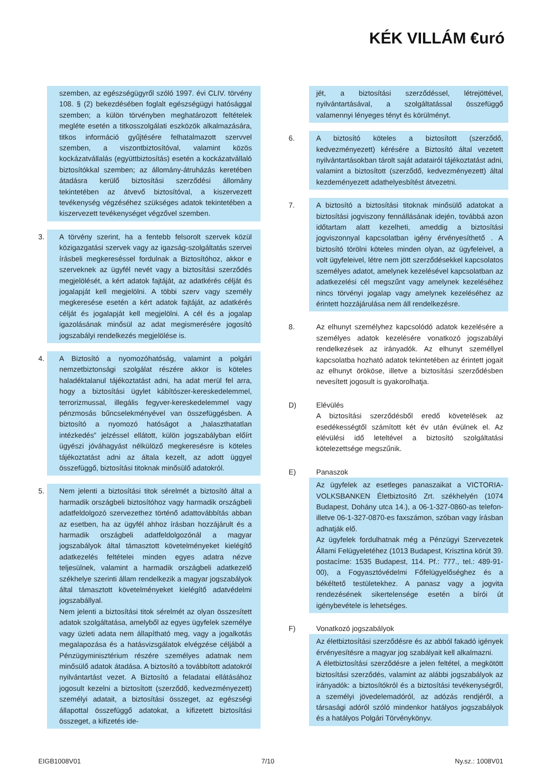KÉK VILLÁM €uró
szemben, az egészségügyről szóló 1997. évi CLIV. törvény 108. § (2) bekezdésében foglalt egészségügyi hatósággal szemben; a külön törvényben meghatározott feltételek megléte esetén a titkosszolgálati eszközök alkalmazására, titkos információ gyűjtésére felhatalmazott szervvel szemben, a viszontbiztosítóval, valamint közös kockázatvállalás (együttbiztosítás) esetén a kockázatvállaló biztosítókkal szemben; az állomány-átruházás keretében átadásra kerülő biztosítási szerződési állomány tekintetében az átvevő biztosítóval, a kiszervezett tevékenység végzéséhez szükséges adatok tekintetében a kiszervezett tevékenységet végzővel szemben.
3.
A törvény szerint, ha a fentebb felsorolt szervek közül közigazgatási szervek vagy az igazság-szolgáltatás szervei írásbeli megkereséssel fordulnak a Biztosítóhoz, akkor e szerveknek az ügyfél nevét vagy a biztosítási szerződés megjelölését, a kért adatok fajtáját, az adatkérés célját és jogalapját kell megjelölni. A többi szerv vagy személy megkeresése esetén a kért adatok fajtáját, az adatkérés célját és jogalapját kell megjelölni. A cél és a jogalap igazolásának minősül az adat megismerésére jogosító jogszabályi rendelkezés megjelölése is.
4.
A Biztosító a nyomozóhatóság, valamint a polgári nemzetbiztonsági szolgálat részére akkor is köteles haladéktalanul tájékoztatást adni, ha adat merül fel arra, hogy a biztosítási ügylet kábítószer-kereskedelemmel, terrorizmussal, illegális fegyver-kereskedelemmel vagy pénzmosás bűncselekményével van összefüggésben. A biztosító a nyomozó hatóságot a „halaszthatatlan intézkedés” jelzéssel ellátott, külön jogszabályban előírt ügyészi jóváhagyást nélkülöző megkeresésre is köteles tájékoztatást adni az általa kezelt, az adott üggyel összefüggő, biztosítási titoknak minősülő adatokról.
5.
Nem jelenti a biztosítási titok sérelmét a biztosító által a harmadik országbeli biztosítóhoz vagy harmadik országbeli adatfeldolgozó szervezethez történő adattovábbítás abban az esetben, ha az ügyfél ahhoz írásban hozzájárult és a harmadik országbeli adatfeldolgozónál a magyar jogszabályok által támasztott követelményeket kielégítő adatkezelés feltételei minden egyes adatra nézve teljesülnek, valamint a harmadik országbeli adatkezelő székhelye szerinti állam rendelkezik a magyar jogszabályok által támasztott követelményeket kielégítő adatvédelmi jogszabállyal.
Nem jelenti a biztosítási titok sérelmét az olyan összesített adatok szolgáltatása, amelyből az egyes ügyfelek személye vagy üzleti adata nem állapítható meg, vagy a jogalkotás megalapozása és a hatásvizsgálatok elvégzése céljából a Pénzügyminisztérium részére személyes adatnak nem minősülő adatok átadása. A biztosító a továbbított adatokról nyilvántartást vezet. A Biztosító a feladatai ellátásához jogosult kezelni a biztosított (szerződő, kedvezményezett) személyi adatait, a biztosítási összeget, az egészségi állapottal összefüggő adatokat, a kifizetett biztosítási összeget, a kifizetés ide-
jét, a biztosítási szerződéssel, létrejöttével, nyilvántartásával, a szolgáltatással összefüggő valamennyi lényeges tényt és körülményt.
6. A biztosító köteles a biztosított (szerződő, kedvezményezett) kérésére a Biztosító által vezetett nyilvántartásokban tárolt saját adatairól tájékoztatást adni, valamint a biztosított (szerződő, kedvezményezett) által kezdeményezett adathelyesbítést átvezetni.
7. A biztosító a biztosítási titoknak minősülő adatokat a biztosítási jogviszony fennállásának idején, továbbá azon időtartam alatt kezelheti, ameddig a biztosítási jogviszonnyal kapcsolatban igény érvényesíthető . A biztosító törölni köteles minden olyan, az ügyfeleivel, a volt ügyfeleivel, létre nem jött szerződésekkel kapcsolatos személyes adatot, amelynek kezelésével kapcsolatban az adatkezelési cél megszűnt vagy amelynek kezeléséhez nincs törvényi jogalap vagy amelynek kezeléséhez az érintett hozzájárulása nem áll rendelkezésre.
8. Az elhunyt személyhez kapcsolódó adatok kezelésére a személyes adatok kezelésére vonatkozó jogszabályi rendelkezések az irányadók. Az elhunyt személlyel kapcsolatba hozható adatok tekintetében az érintett jogait az elhunyt örököse, illetve a biztosítási szerződésben nevesített jogosult is gyakorolhatja.
D) Elévülés
A biztosítási szerződésből eredő követelések az esedékességtől számított két év után évülnek el. Az elévülési idő leteltével a biztosító szolgáltatási kötelezettsége megszűnik.
E) Panaszok
Az ügyfelek az esetleges panaszaikat a VICTORIA-VOLKSBANKEN Életbiztosító Zrt. székhelyén (1074 Budapest, Dohány utca 14.), a 06-1-327-0860-as telefon- illetve 06-1-327-0870-es faxszámon, szóban vagy írásban adhatják elő.
Az ügyfelek fordulhatnak még a Pénzügyi Szervezetek Állami Felügyeletéhez (1013 Budapest, Krisztina körút 39. postacíme: 1535 Budapest, 114. Pf.: 777., tel.: 489-91-00), a Fogyasztóvédelmi Főfelügyelőséghez és a békéltető testületekhez. A panasz vagy a jogvita rendezésének sikertelensége esetén a bírói út igénybevétele is lehetséges.
F) Vonatkozó jogszabályok
Az életbiztosítási szerződésre és az abból fakadó igények érvényesítésre a magyar jog szabályait kell alkalmazni.
A életbiztosítási szerződésre a jelen feltétel, a megkötött biztosítási szerződés, valamint az alábbi jogszabályok az irányadók: a biztosítókról és a biztosítási tevékenységről, a személyi jövedelemadóról, az adózás rendjéről, a társasági adóról szóló mindenkor hatályos jogszabályok és a hatályos Polgári Törvénykönyv.
EIGB1008V01 7/10 Ny.sz.: 1008V01